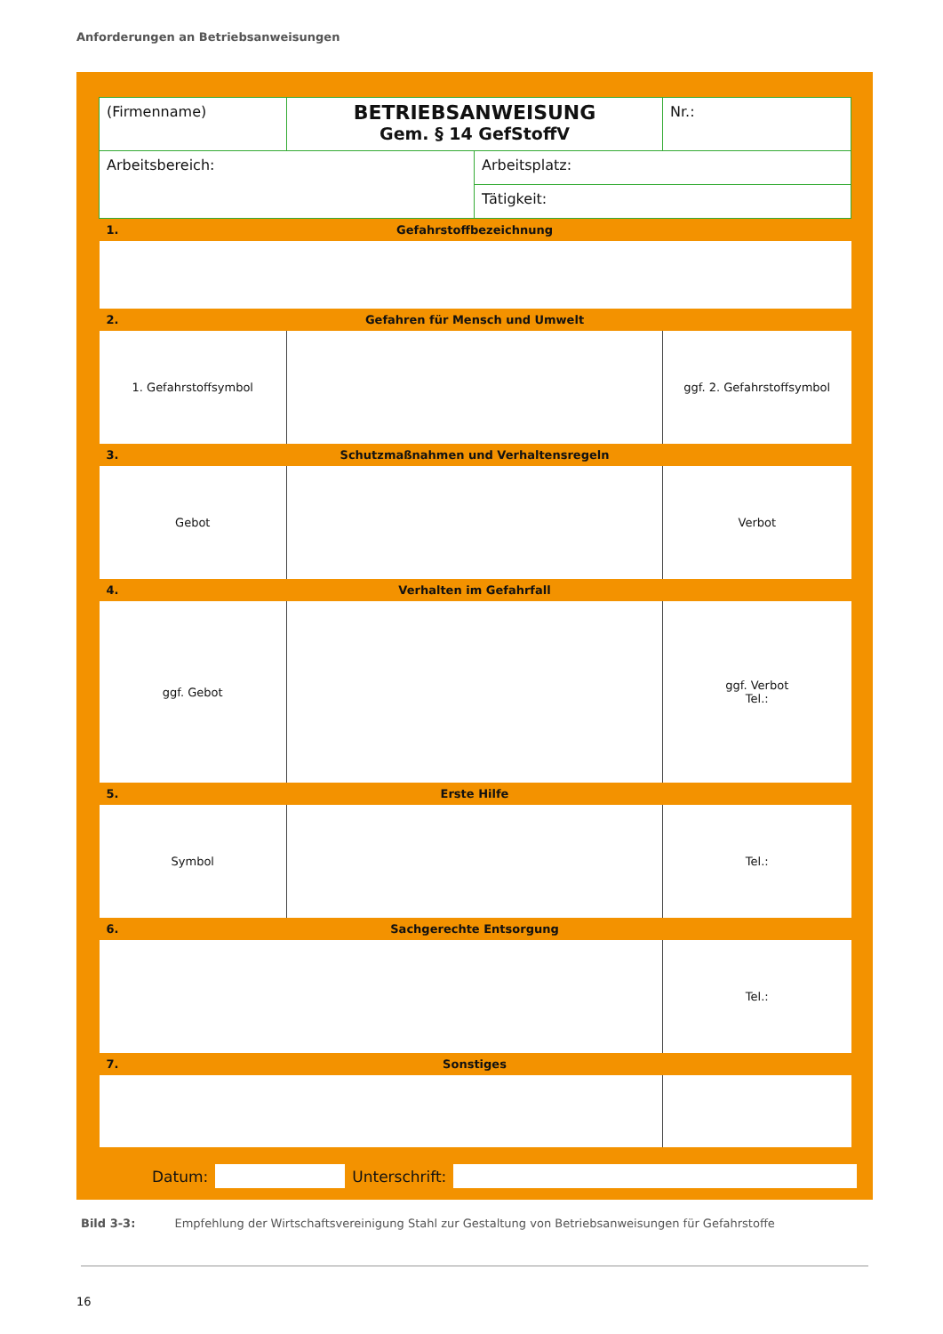Anforderungen an Betriebsanweisungen
| (Firmenname) | BETRIEBSANWEISUNG Gem. § 14 GefStoffV | | Nr.: |
| Arbeitsbereich: | | Arbeitsplatz: | |
| | | Tätigkeit: | |
| 1. | Gefahrstoffbezeichnung | | |
| 2. | Gefahren für Mensch und Umwelt | | |
| 1. Gefahrstoffsymbol | | | ggf. 2. Gefahrstoffsymbol |
| 3. | Schutzmaßnahmen und Verhaltensregeln | | |
| Gebot | | | Verbot |
| 4. | Verhalten im Gefahrfall | | |
| ggf. Gebot | | | ggf. Verbot Tel.: |
| 5. | Erste Hilfe | | |
| Symbol | | | Tel.: |
| 6. | Sachgerechte Entsorgung | | |
| | | | Tel.: |
| 7. | Sonstiges | | |
Datum: Unterschrift:
Bild 3-3: Empfehlung der Wirtschaftsvereinigung Stahl zur Gestaltung von Betriebsanweisungen für Gefahrstoffe
16